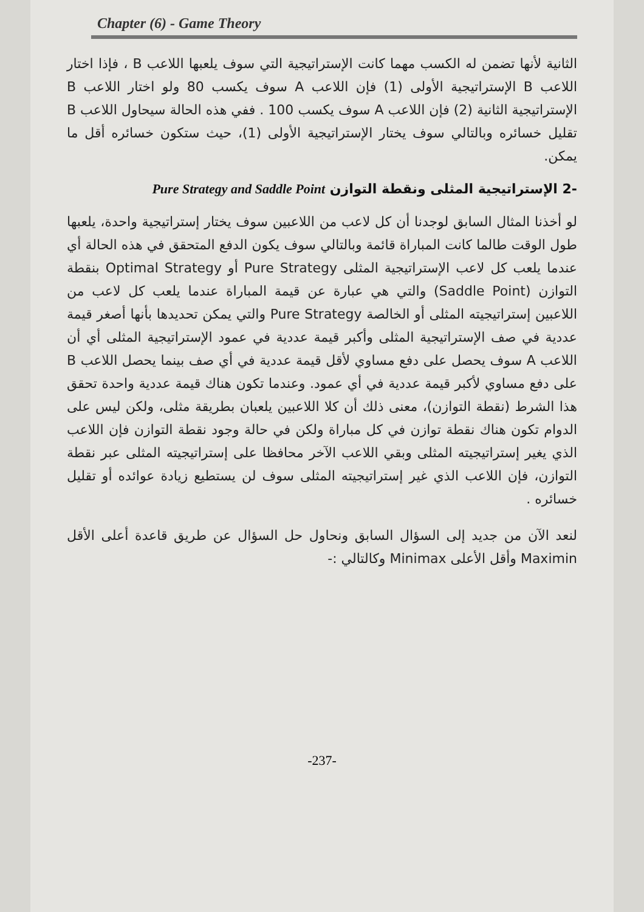Chapter (6) - Game Theory
الثانية لأنها تضمن له الكسب مهما كانت الإستراتيجية التي سوف يلعبها اللاعب B ، فإذا اختار اللاعب B الإستراتيجية الأولى (1) فإن اللاعب A سوف يكسب 80 ولو اختار اللاعب B الإستراتيجية الثانية (2) فإن اللاعب A سوف يكسب 100 . ففي هذه الحالة سيحاول اللاعب B تقليل خسائره وبالتالي سوف يختار الإستراتيجية الأولى (1)، حيث ستكون خسائره أقل ما يمكن.
-2 الإستراتيجية المثلى ونقطة التوازن Pure Strategy and Saddle Point
لو أخذنا المثال السابق لوجدنا أن كل لاعب من اللاعبين سوف يختار إستراتيجية واحدة، يلعبها طول الوقت طالما كانت المباراة قائمة وبالتالي سوف يكون الدفع المتحقق في هذه الحالة أي عندما يلعب كل لاعب الإستراتيجية المثلى Pure Strategy أو Optimal Strategy بنقطة التوازن (Saddle Point) والتي هي عبارة عن قيمة المباراة عندما يلعب كل لاعب من اللاعبين إستراتيجيته المثلى أو الخالصة Pure Strategy والتي يمكن تحديدها بأنها أصغر قيمة عددية في صف الإستراتيجية المثلى وأكبر قيمة عددية في عمود الإستراتيجية المثلى أي أن اللاعب A سوف يحصل على دفع مساوي لأقل قيمة عددية في أي صف بينما يحصل اللاعب B على دفع مساوي لأكبر قيمة عددية في أي عمود. وعندما تكون هناك قيمة عددية واحدة تحقق هذا الشرط (نقطة التوازن)، معنى ذلك أن كلا اللاعبين يلعبان بطريقة مثلى، ولكن ليس على الدوام تكون هناك نقطة توازن في كل مباراة ولكن في حالة وجود نقطة التوازن فإن اللاعب الذي يغير إستراتيجيته المثلى وبقي اللاعب الآخر محافظا على إستراتيجيته المثلى عبر نقطة التوازن، فإن اللاعب الذي غير إستراتيجيته المثلى سوف لن يستطيع زيادة عوائده أو تقليل خسائره .
لنعد الآن من جديد إلى السؤال السابق ونحاول حل السؤال عن طريق قاعدة أعلى الأقل Maximin وأقل الأعلى Minimax وكالتالي :-
-237-